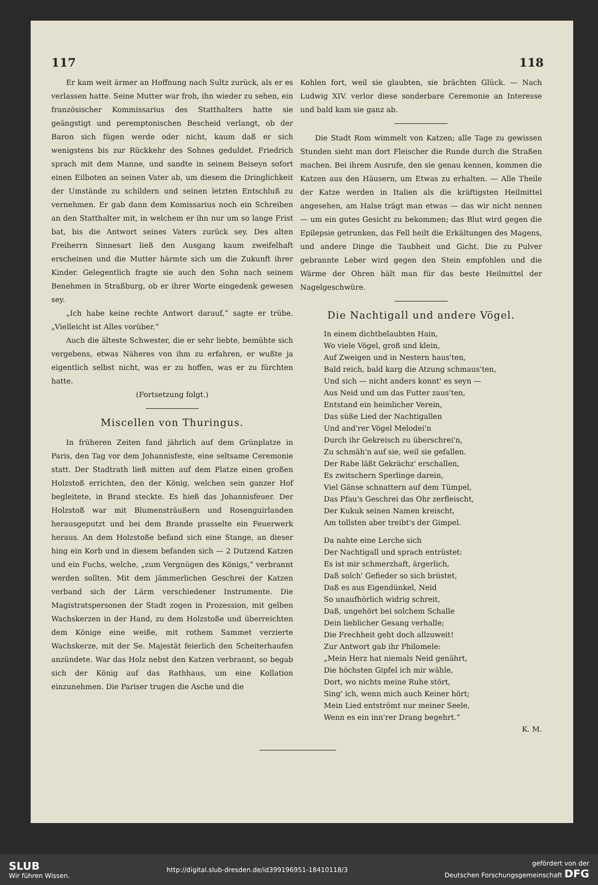117 118
Er kam weit ärmer an Hoffnung nach Sultz zurück, als er es verlassen hatte. Seine Mutter war froh, ihn wieder zu sehen, ein französischer Kommissarius des Statthalters hatte sie geängstigt und peremptonischen Bescheid verlangt, ob der Baron sich fügen werde oder nicht, kaum daß er sich wenigstens bis zur Rückkehr des Sohnes geduldet. Friedrich sprach mit dem Manne, und sandte in seinem Beiseyn sofort einen Eilboten an seinen Vater ab, um diesem die Dringlichkeit der Umstände zu schildern und seinen letzten Entschluß zu vernehmen. Er gab dann dem Komissarius noch ein Schreiben an den Statthalter mit, in welchem er ihn nur um so lange Frist bat, bis die Antwort seines Vaters zurück sey. Des alten Freiherrn Sinnesart ließ den Ausgang kaum zweifelhaft erscheinen und die Mutter härmte sich um die Zukunft ihrer Kinder. Gelegentlich fragte sie auch den Sohn nach seinem Benehmen in Straßburg, ob er ihrer Worte eingedenk gewesen sey.
„Ich habe keine rechte Antwort darauf,“ sagte er trübe. „Vielleicht ist Alles vorüber.“
Auch die älteste Schwester, die er sehr liebte, bemühte sich vergebens, etwas Näheres von ihm zu erfahren, er wußte ja eigentlich selbst nicht, was er zu hoffen, was er zu fürchten hatte.
(Fortsetzung folgt.)
Miscellen von Thuringus.
In früheren Zeiten fand jährlich auf dem Grünplatze in Paris, den Tag vor dem Johannisfeste, eine seltsame Ceremonie statt. Der Stadtrath ließ mitten auf dem Platze einen großen Holzstoß errichten, den der König, welchen sein ganzer Hof begleitete, in Brand steckte. Es hieß das Johannisfeuer. Der Holzstoß war mit Blumensträußern und Rosenguirlanden herausgeputzt und bei dem Brande prasselte ein Feuerwerk heraus. An dem Holzstoße befand sich eine Stange, an dieser hing ein Korb und in diesem befanden sich — 2 Dutzend Katzen und ein Fuchs, welche, „zum Vergnügen des Königs,“ verbrannt werden sollten. Mit dem jämmerlichen Geschrei der Katzen verband sich der Lärm verschiedener Instrumente. Die Magistratspersonen der Stadt zogen in Prozession, mit gelben Wachskerzen in der Hand, zu dem Holzstoße und überreichten dem Könige eine weiße, mit rothem Sammet verzierte Wachskerze, mit der Se. Majestät feierlich den Scheiterhaufen anzündete. War das Holz nebst den Katzen verbrannt, so begab sich der König auf das Rathhaus, um eine Kollation einzunehmen. Die Pariser trugen die Asche und die
Kohlen fort, weil sie glaubten, sie brächten Glück. — Nach Ludwig XIV. verlor diese sonderbare Ceremonie an Interesse und bald kam sie ganz ab.
Die Stadt Rom wimmelt von Katzen; alle Tage zu gewissen Stunden sieht man dort Fleischer die Runde durch die Straßen machen. Bei ihrem Ausrufe, den sie genau kennen, kommen die Katzen aus den Häusern, um Etwas zu erhalten. — Alle Theile der Katze werden in Italien als die kräftigsten Heilmittel angesehen, am Halse trägt man etwas — das wir nicht nennen — um ein gutes Gesicht zu bekommen; das Blut wird gegen die Epilepsie getrunken, das Fell heilt die Erkältungen des Magens, und andere Dinge die Taubheit und Gicht. Die zu Pulver gebrannte Leber wird gegen den Stein empfohlen und die Wärme der Ohren hält man für das beste Heilmittel der Nagelgeschwüre.
Die Nachtigall und andere Vögel.
In einem dichtbelaubten Hain,
Wo viele Vögel, groß und klein,
Auf Zweigen und in Nestern haus'ten,
Bald reich, bald karg die Atzung schmaus'ten,
Und sich — nicht anders konnt' es seyn —
Aus Neid und um das Futter zaus'ten,
Entstand ein heimlicher Verein,
Das süße Lied der Nachtigallen
Und and'rer Vögel Melodei'n
Durch ihr Gekreisch zu überschrei'n,
Zu schmäh'n auf sie, weil sie gefallen.
Der Rabe läßt Gekrächz' erschallen,
Es zwitschern Sperlinge darein,
Viel Gänse schnattern auf dem Tümpel,
Das Pfau's Geschrei das Ohr zerfleischt,
Der Kukuk seinen Namen kreischt,
Am tollsten aber treibt's der Gimpel.
Da nahte eine Lerche sich
Der Nachtigall und sprach entrüstet:
Es ist mir schmerzhaft, ärgerlich,
Daß solch' Gefieder so sich brüstet,
Daß es aus Eigendünkel, Neid
So unaufhörlich widrig schreit,
Daß, ungehört bei solchem Schalle
Dein lieblicher Gesang verhalle;
Die Frechheit geht doch allzuweit!
Zur Antwort gab ihr Philomele:
„Mein Herz hat niemals Neid genährt,
Die höchsten Gipfel ich mir wähle,
Dort, wo nichts meine Ruhe stört,
Sing' ich, wenn mich auch Keiner hört;
Mein Lied entströmt nur meiner Seele,
Wenn es ein inn'rer Drang begehrt.“
K. M.
SLUB
Wir führen Wissen. http://digital.slub-dresden.de/id399196951-18410118/3 gefördert von der
Deutschen Forschungsgemeinschaft DFG